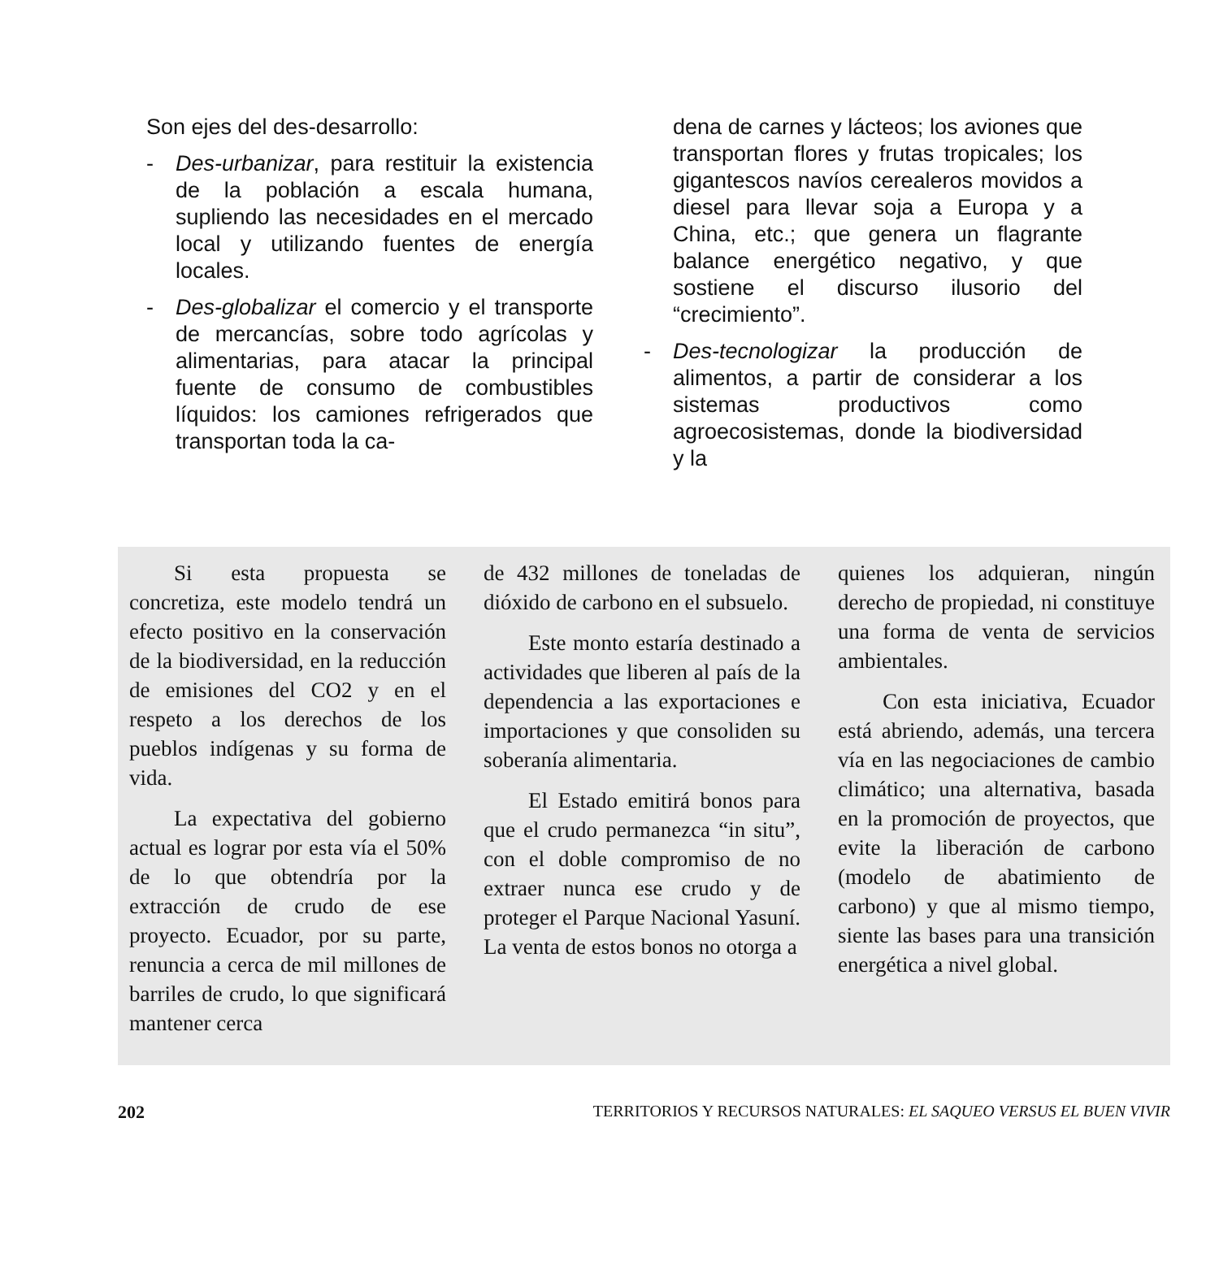Son ejes del des-desarrollo:
- Des-urbanizar, para restituir la existencia de la población a escala humana, supliendo las necesidades en el mercado local y utilizando fuentes de energía locales.
- Des-globalizar el comercio y el transporte de mercancías, sobre todo agrícolas y alimentarias, para atacar la principal fuente de consumo de combustibles líquidos: los camiones refrigerados que transportan toda la ca-
dena de carnes y lácteos; los aviones que transportan flores y frutas tropicales; los gigantescos navíos cerealeros movidos a diesel para llevar soja a Europa y a China, etc.; que genera un flagrante balance energético negativo, y que sostiene el discurso ilusorio del “crecimiento”.
- Des-tecnologizar la producción de alimentos, a partir de considerar a los sistemas productivos como agroecosistemas, donde la biodiversidad y la
Si esta propuesta se concretiza, este modelo tendrá un efecto positivo en la conservación de la biodiversidad, en la reducción de emisiones del CO2 y en el respeto a los derechos de los pueblos indígenas y su forma de vida.
La expectativa del gobierno actual es lograr por esta vía el 50% de lo que obtendría por la extracción de crudo de ese proyecto. Ecuador, por su parte, renuncia a cerca de mil millones de barriles de crudo, lo que significará mantener cerca
de 432 millones de toneladas de dióxido de carbono en el subsuelo.
Este monto estaría destinado a actividades que liberen al país de la dependencia a las exportaciones e importaciones y que consoliden su soberanía alimentaria.
El Estado emitirá bonos para que el crudo permanezca “in situ”, con el doble compromiso de no extraer nunca ese crudo y de proteger el Parque Nacional Yasuní. La venta de estos bonos no otorga a
quienes los adquieran, ningún derecho de propiedad, ni constituye una forma de venta de servicios ambientales.
Con esta iniciativa, Ecuador está abriendo, además, una tercera vía en las negociaciones de cambio climático; una alternativa, basada en la promoción de proyectos, que evite la liberación de carbono (modelo de abatimiento de carbono) y que al mismo tiempo, siente las bases para una transición energética a nivel global.
202 TERRITORIOS Y RECURSOS NATURALES: EL SAQUEO VERSUS EL BUEN VIVIR